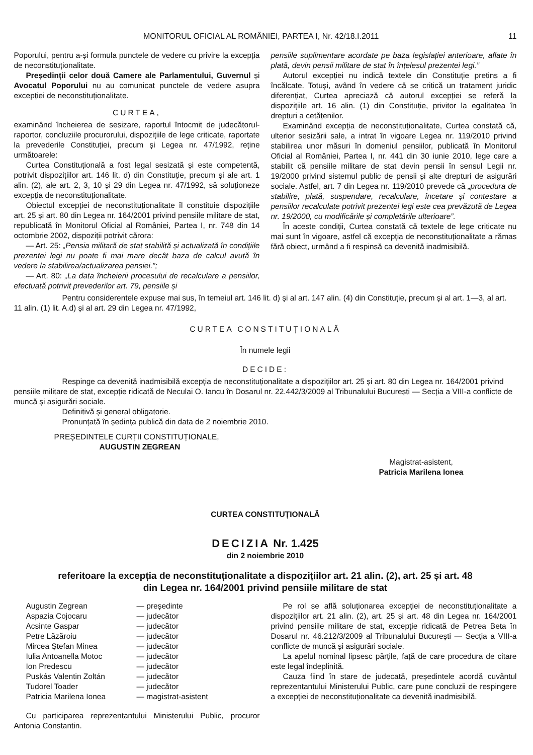MONITORUL OFICIAL AL ROMÂNIEI, PARTEA I, Nr. 42/18.I.2011 11
Poporului, pentru a-și formula punctele de vedere cu privire la excepția de neconstituționalitate.
Președinții celor două Camere ale Parlamentului, Guvernul și Avocatul Poporului nu au comunicat punctele de vedere asupra excepției de neconstituționalitate.
CURTEA,
examinând încheierea de sesizare, raportul întocmit de judecătorul-raportor, concluziile procurorului, dispozițiile de lege criticate, raportate la prevederile Constituției, precum și Legea nr. 47/1992, reține următoarele:
Curtea Constituțională a fost legal sesizată și este competentă, potrivit dispozițiilor art. 146 lit. d) din Constituție, precum și ale art. 1 alin. (2), ale art. 2, 3, 10 și 29 din Legea nr. 47/1992, să soluționeze excepția de neconstituționalitate.
Obiectul excepției de neconstituționalitate îl constituie dispozițiile art. 25 și art. 80 din Legea nr. 164/2001 privind pensiile militare de stat, republicată în Monitorul Oficial al României, Partea I, nr. 748 din 14 octombrie 2002, dispoziții potrivit cărora:
— Art. 25: „Pensia militară de stat stabilită și actualizată în condițiile prezentei legi nu poate fi mai mare decât baza de calcul avută în vedere la stabilirea/actualizarea pensiei.”;
— Art. 80: „La data încheierii procesului de recalculare a pensiilor, efectuată potrivit prevederilor art. 79, pensiile și
pensiile suplimentare acordate pe baza legislației anterioare, aflate în plată, devin pensii militare de stat în înțelesul prezentei legi.”
Autorul excepției nu indică textele din Constituție pretins a fi încălcate. Totuși, având în vedere că se critică un tratament juridic diferențiat, Curtea apreciază că autorul excepției se referă la dispozițiile art. 16 alin. (1) din Constituție, privitor la egalitatea în drepturi a cetățenilor.
Examinând excepția de neconstituționalitate, Curtea constată că, ulterior sesizării sale, a intrat în vigoare Legea nr. 119/2010 privind stabilirea unor măsuri în domeniul pensiilor, publicată în Monitorul Oficial al României, Partea I, nr. 441 din 30 iunie 2010, lege care a stabilit că pensiile militare de stat devin pensii în sensul Legii nr. 19/2000 privind sistemul public de pensii și alte drepturi de asigurări sociale. Astfel, art. 7 din Legea nr. 119/2010 prevede că „procedura de stabilire, plată, suspendare, recalculare, încetare și contestare a pensiilor recalculate potrivit prezentei legi este cea prevăzută de Legea nr. 19/2000, cu modificările și completările ulterioare”.
În aceste condiții, Curtea constată că textele de lege criticate nu mai sunt în vigoare, astfel că excepția de neconstituționalitate a rămas fără obiect, urmând a fi respinsă ca devenită inadmisibilă.
Pentru considerentele expuse mai sus, în temeiul art. 146 lit. d) și al art. 147 alin. (4) din Constituție, precum și al art. 1—3, al art. 11 alin. (1) lit. A.d) și al art. 29 din Legea nr. 47/1992,
CURTEA CONSTITUȚIONALĂ
În numele legii
DECIDE:
Respinge ca devenită inadmisibilă excepția de neconstituționalitate a dispozițiilor art. 25 și art. 80 din Legea nr. 164/2001 privind pensiile militare de stat, excepție ridicată de Neculai O. Iancu în Dosarul nr. 22.442/3/2009 al Tribunalului București — Secția a VIII-a conflicte de muncă și asigurări sociale.
Definitivă și general obligatorie.
Pronunțată în ședința publică din data de 2 noiembrie 2010.
PREȘEDINTELE CURȚII CONSTITUȚIONALE,
AUGUSTIN ZEGREAN
Magistrat-asistent,
Patricia Marilena Ionea
CURTEA CONSTITUȚIONALĂ
DECIZIA Nr. 1.425
din 2 noiembrie 2010
referitoare la excepția de neconstituționalitate a dispozițiilor art. 21 alin. (2), art. 25 și art. 48
din Legea nr. 164/2001 privind pensiile militare de stat
Augustin Zegrean — președinte Aspazia Cojocaru — judecător Acsinte Gaspar — judecător Petre Lăzăroiu — judecător Mircea Ștefan Minea — judecător Iulia Antoanella Motoc — judecător Ion Predescu — judecător Puskás Valentin Zoltán — judecător Tudorel Toader — judecător Patricia Marilena Ionea — magistrat-asistent
Cu participarea reprezentantului Ministerului Public, procuror Antonia Constantin.
Pe rol se află soluționarea excepției de neconstituționalitate a dispozițiilor art. 21 alin. (2), art. 25 și art. 48 din Legea nr. 164/2001 privind pensiile militare de stat, excepție ridicată de Petrea Beta în Dosarul nr. 46.212/3/2009 al Tribunalului București — Secția a VIII-a conflicte de muncă și asigurări sociale.
La apelul nominal lipsesc părțile, față de care procedura de citare este legal îndeplinită.
Cauza fiind în stare de judecată, președintele acordă cuvântul reprezentantului Ministerului Public, care pune concluzii de respingere a excepției de neconstituționalitate ca devenită inadmisibilă.